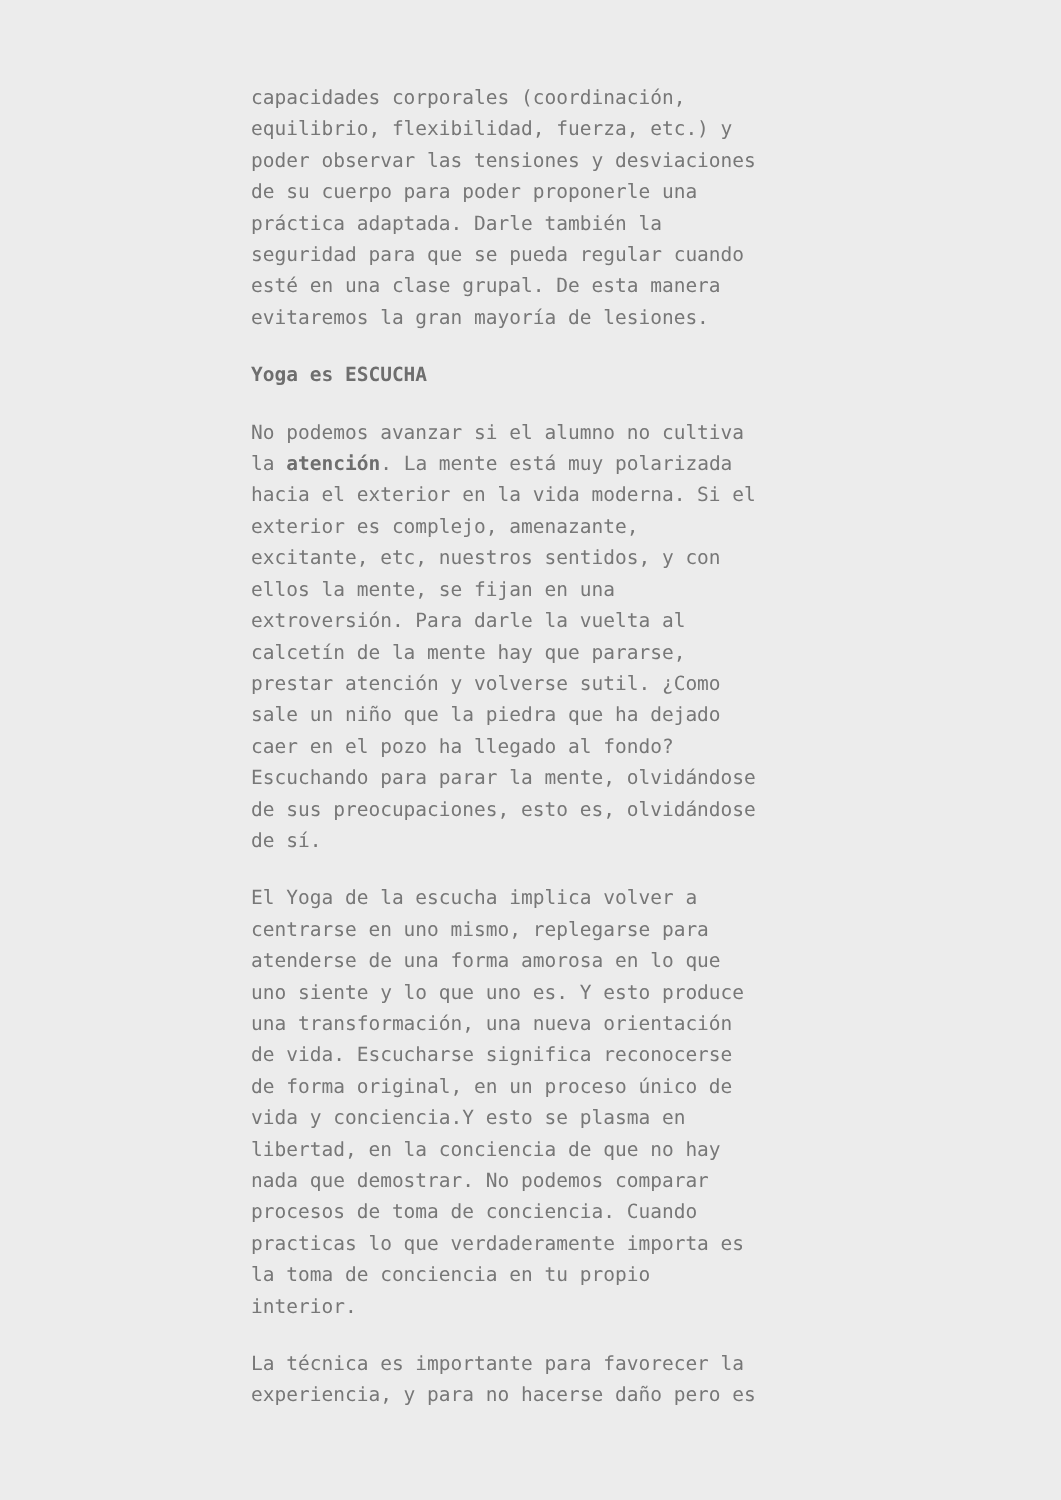capacidades corporales (coordinación, equilibrio, flexibilidad, fuerza, etc.) y poder observar las tensiones y desviaciones de su cuerpo para poder proponerle una práctica adaptada. Darle también la seguridad para que se pueda regular cuando esté en una clase grupal. De esta manera evitaremos la gran mayoría de lesiones.
Yoga es ESCUCHA
No podemos avanzar si el alumno no cultiva la atención. La mente está muy polarizada hacia el exterior en la vida moderna. Si el exterior es complejo, amenazante, excitante, etc, nuestros sentidos, y con ellos la mente, se fijan en una extroversión. Para darle la vuelta al calcetín de la mente hay que pararse, prestar atención y volverse sutil. ¿Como sale un niño que la piedra que ha dejado caer en el pozo ha llegado al fondo? Escuchando para parar la mente, olvidándose de sus preocupaciones, esto es, olvidándose de sí.
El Yoga de la escucha implica volver a centrarse en uno mismo, replegarse para atenderse de una forma amorosa en lo que uno siente y lo que uno es. Y esto produce una transformación, una nueva orientación de vida. Escucharse significa reconocerse de forma original, en un proceso único de vida y conciencia.Y esto se plasma en libertad, en la conciencia de que no hay nada que demostrar. No podemos comparar procesos de toma de conciencia. Cuando practicas lo que verdaderamente importa es la toma de conciencia en tu propio interior.
La técnica es importante para favorecer la experiencia, y para no hacerse daño pero es